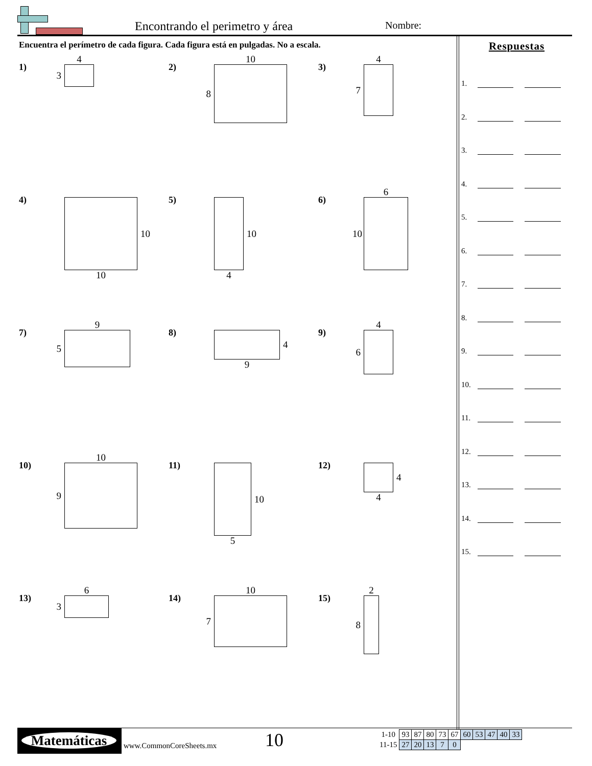Encontrando el perimetro y área
Nombre:
Encuentra el perímetro de cada figura. Cada figura está en pulgadas. No a escala.
1)
4
3
2)
10
8
3)
4
7
4)
10
10
5)
10
4
6)
6
10
7)
9
5
8)
4
9
9)
4
6
10)
10
9
11)
10
5
12)
4
4
13)
6
3
14)
10
7
15)
2
8
Respuestas
1.
2.
3.
4.
5.
6.
7.
8.
9.
10.
11.
12.
13.
14.
15.
Matemáticas
www.CommonCoreSheets.mx 10
| 1-10 | 93 | 87 | 80 | 73 | 67 | 60 | 53 | 47 | 40 | 33 |
| 11-15 | 27 | 20 | 13 | 7 | 0 | | | | | |